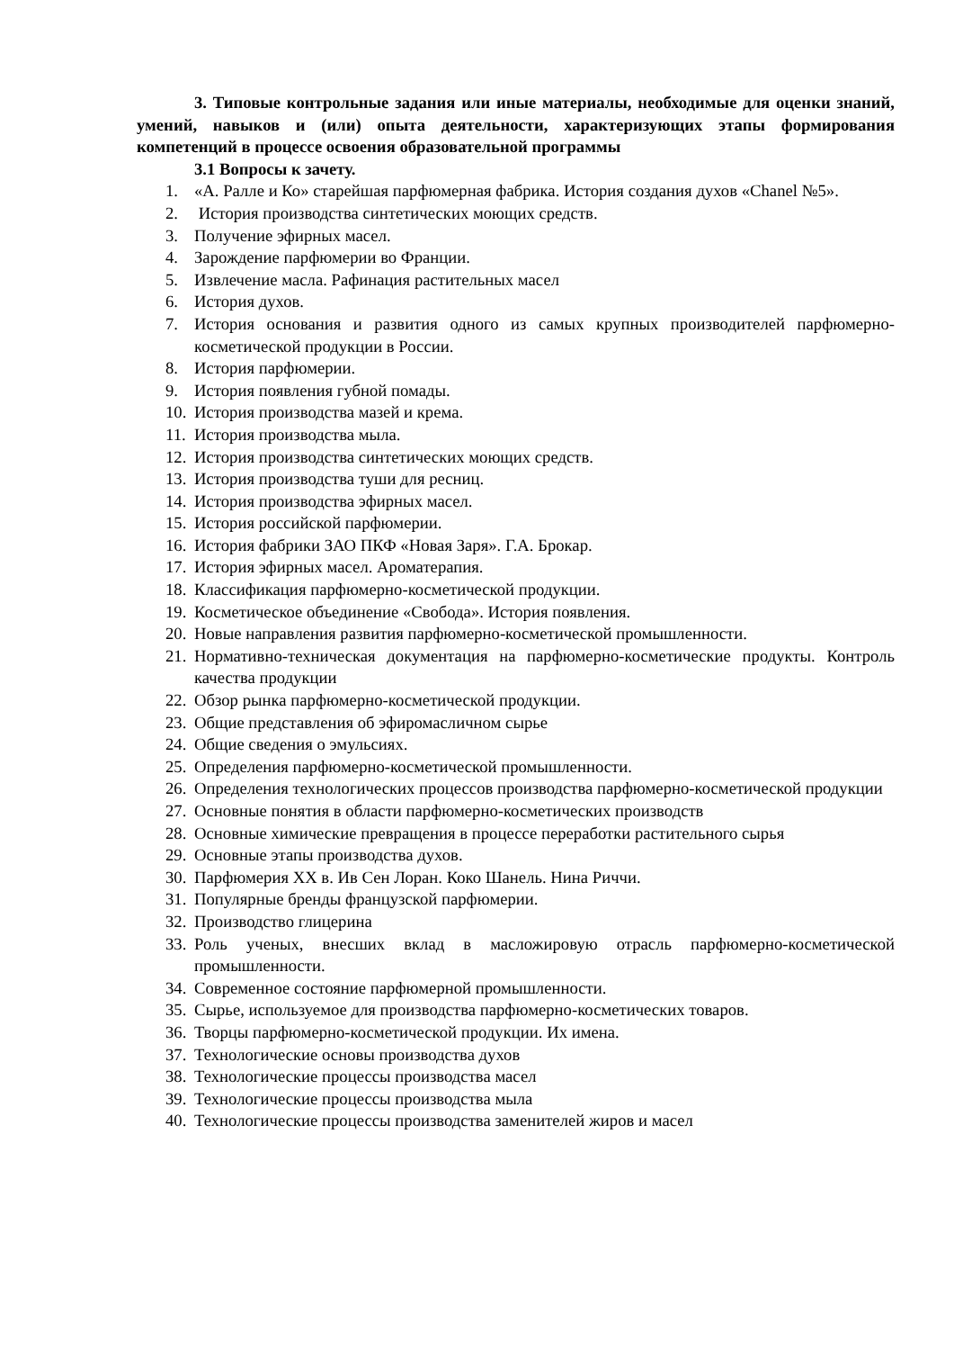3. Типовые контрольные задания или иные материалы, необходимые для оценки знаний, умений, навыков и (или) опыта деятельности, характеризующих этапы формирования компетенций в процессе освоения образовательной программы
3.1 Вопросы к зачету.
1. «А. Ралле и Ко» старейшая парфюмерная фабрика. История создания духов «Chanel №5».
2. История производства синтетических моющих средств.
3. Получение эфирных масел.
4. Зарождение парфюмерии во Франции.
5. Извлечение масла. Рафинация растительных масел
6. История духов.
7. История основания и развития одного из самых крупных производителей парфюмерно-косметической продукции в России.
8. История парфюмерии.
9. История появления губной помады.
10. История производства мазей и крема.
11. История производства мыла.
12. История производства синтетических моющих средств.
13. История производства туши для ресниц.
14. История производства эфирных масел.
15. История российской парфюмерии.
16. История фабрики ЗАО ПКФ «Новая Заря». Г.А. Брокар.
17. История эфирных масел. Ароматерапия.
18. Классификация парфюмерно-косметической продукции.
19. Косметическое объединение «Свобода». История появления.
20. Новые направления развития парфюмерно-косметической промышленности.
21. Нормативно-техническая документация на парфюмерно-косметические продукты. Контроль качества продукции
22. Обзор рынка парфюмерно-косметической продукции.
23. Общие представления об эфиромасличном сырье
24. Общие сведения о эмульсиях.
25. Определения парфюмерно-косметической промышленности.
26. Определения технологических процессов производства парфюмерно-косметической продукции
27. Основные понятия в области парфюмерно-косметических производств
28. Основные химические превращения в процессе переработки растительного сырья
29. Основные этапы производства духов.
30. Парфюмерия XX в. Ив Сен Лоран. Коко Шанель. Нина Риччи.
31. Популярные бренды французской парфюмерии.
32. Производство глицерина
33. Роль ученых, внесших вклад в масложировую отрасль парфюмерно-косметической промышленности.
34. Современное состояние парфюмерной промышленности.
35. Сырье, используемое для производства парфюмерно-косметических товаров.
36. Творцы парфюмерно-косметической продукции. Их имена.
37. Технологические основы производства духов
38. Технологические процессы производства масел
39. Технологические процессы производства мыла
40. Технологические процессы производства заменителей жиров и масел